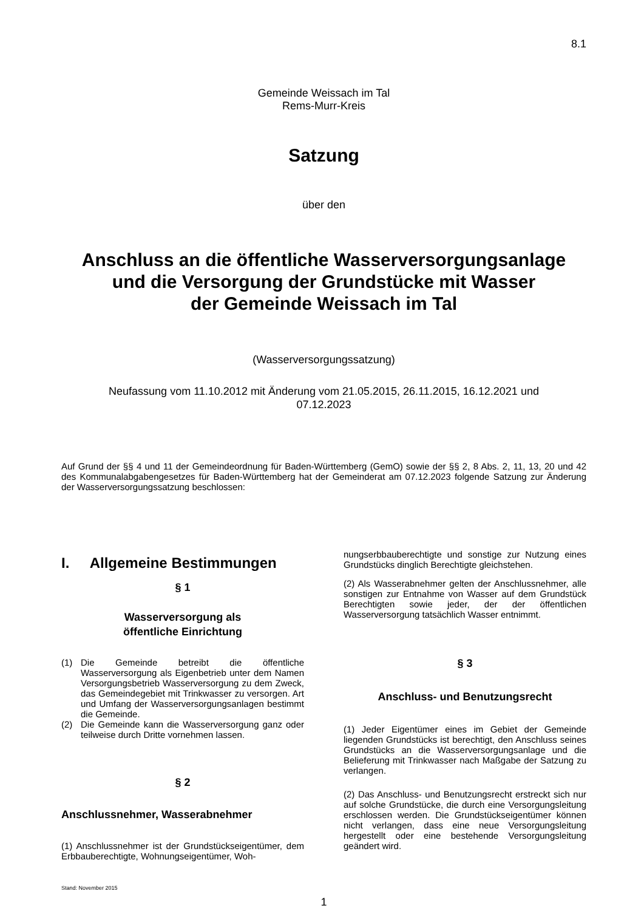8.1
Gemeinde Weissach im Tal
Rems-Murr-Kreis
Satzung
über den
Anschluss an die öffentliche Wasserversorgungsanlage
und die Versorgung der Grundstücke mit Wasser
der Gemeinde Weissach im Tal
(Wasserversorgungssatzung)
Neufassung vom 11.10.2012 mit Änderung vom 21.05.2015, 26.11.2015, 16.12.2021 und
07.12.2023
Auf Grund der §§ 4 und 11 der Gemeindeordnung für Baden-Württemberg (GemO) sowie der §§ 2, 8 Abs. 2, 11, 13, 20 und 42 des Kommunalabgabengesetzes für Baden-Württemberg hat der Gemeinderat am 07.12.2023 folgende Satzung zur Änderung der Wasserversorgungssatzung beschlossen:
I. Allgemeine Bestimmungen
§ 1
Wasserversorgung als
öffentliche Einrichtung
(1) Die Gemeinde betreibt die öffentliche Wasserversorgung als Eigenbetrieb unter dem Namen Versorgungsbetrieb Wasserversorgung zu dem Zweck, das Gemeindegebiet mit Trinkwasser zu versorgen. Art und Umfang der Wasserversorgungsanlagen bestimmt die Gemeinde.
(2) Die Gemeinde kann die Wasserversorgung ganz oder teilweise durch Dritte vornehmen lassen.
§ 2
Anschlussnehmer, Wasserabnehmer
(1) Anschlussnehmer ist der Grundstückseigentümer, dem Erbbauberechtigte, Wohnungseigentümer, Woh-
Stand: November 2015
nungserbbauberechtigte und sonstige zur Nutzung eines Grundstücks dinglich Berechtigte gleichstehen.
(2) Als Wasserabnehmer gelten der Anschlussnehmer, alle sonstigen zur Entnahme von Wasser auf dem Grundstück Berechtigten sowie jeder, der der öffentlichen Wasserversorgung tatsächlich Wasser entnimmt.
§ 3
Anschluss- und Benutzungsrecht
(1) Jeder Eigentümer eines im Gebiet der Gemeinde liegenden Grundstücks ist berechtigt, den Anschluss seines Grundstücks an die Wasserversorgungsanlage und die Belieferung mit Trinkwasser nach Maßgabe der Satzung zu verlangen.
(2) Das Anschluss- und Benutzungsrecht erstreckt sich nur auf solche Grundstücke, die durch eine Versorgungsleitung erschlossen werden. Die Grundstückseigentümer können nicht verlangen, dass eine neue Versorgungsleitung hergestellt oder eine bestehende Versorgungsleitung geändert wird.
1